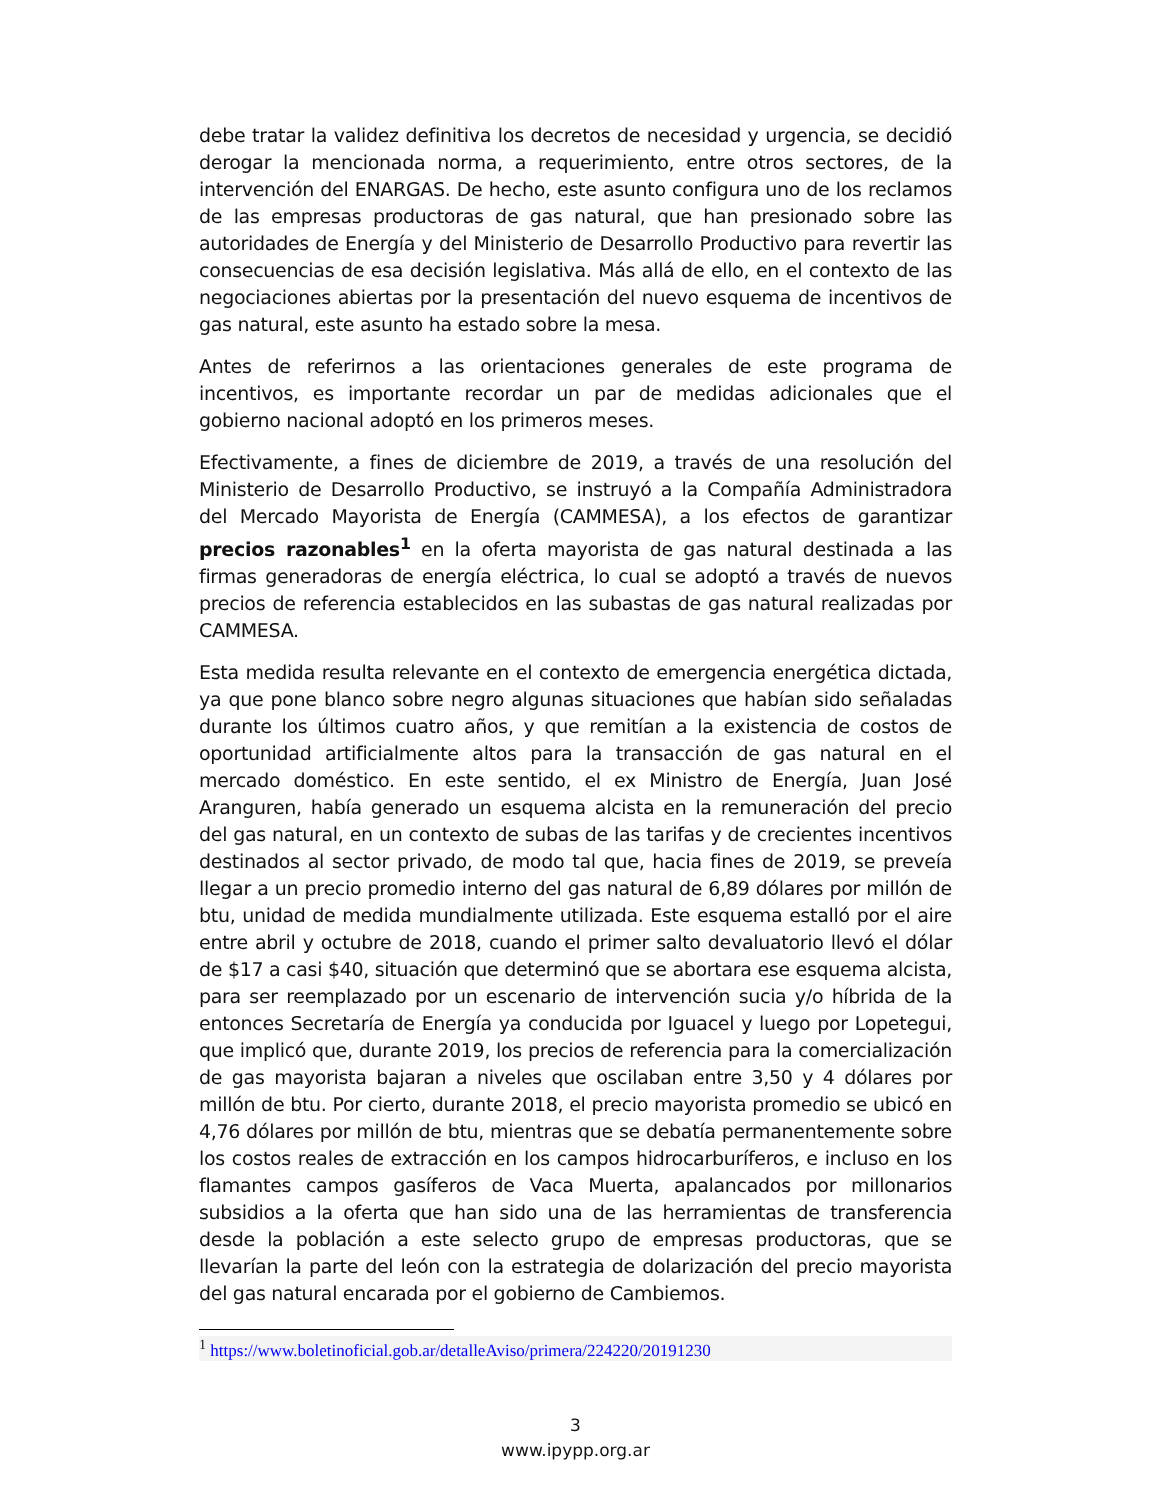debe tratar la validez definitiva los decretos de necesidad y urgencia, se decidió derogar la mencionada norma, a requerimiento, entre otros sectores, de la intervención del ENARGAS. De hecho, este asunto configura uno de los reclamos de las empresas productoras de gas natural, que han presionado sobre las autoridades de Energía y del Ministerio de Desarrollo Productivo para revertir las consecuencias de esa decisión legislativa. Más allá de ello, en el contexto de las negociaciones abiertas por la presentación del nuevo esquema de incentivos de gas natural, este asunto ha estado sobre la mesa.
Antes de referirnos a las orientaciones generales de este programa de incentivos, es importante recordar un par de medidas adicionales que el gobierno nacional adoptó en los primeros meses.
Efectivamente, a fines de diciembre de 2019, a través de una resolución del Ministerio de Desarrollo Productivo, se instruyó a la Compañía Administradora del Mercado Mayorista de Energía (CAMMESA), a los efectos de garantizar precios razonables<sup>1</sup> en la oferta mayorista de gas natural destinada a las firmas generadoras de energía eléctrica, lo cual se adoptó a través de nuevos precios de referencia establecidos en las subastas de gas natural realizadas por CAMMESA.
Esta medida resulta relevante en el contexto de emergencia energética dictada, ya que pone blanco sobre negro algunas situaciones que habían sido señaladas durante los últimos cuatro años, y que remitían a la existencia de costos de oportunidad artificialmente altos para la transacción de gas natural en el mercado doméstico. En este sentido, el ex Ministro de Energía, Juan José Aranguren, había generado un esquema alcista en la remuneración del precio del gas natural, en un contexto de subas de las tarifas y de crecientes incentivos destinados al sector privado, de modo tal que, hacia fines de 2019, se preveía llegar a un precio promedio interno del gas natural de 6,89 dólares por millón de btu, unidad de medida mundialmente utilizada. Este esquema estalló por el aire entre abril y octubre de 2018, cuando el primer salto devaluatorio llevó el dólar de $17 a casi $40, situación que determinó que se abortara ese esquema alcista, para ser reemplazado por un escenario de intervención sucia y/o híbrida de la entonces Secretaría de Energía ya conducida por Iguacel y luego por Lopetegui, que implicó que, durante 2019, los precios de referencia para la comercialización de gas mayorista bajaran a niveles que oscilaban entre 3,50 y 4 dólares por millón de btu. Por cierto, durante 2018, el precio mayorista promedio se ubicó en 4,76 dólares por millón de btu, mientras que se debatía permanentemente sobre los costos reales de extracción en los campos hidrocarburíferos, e incluso en los flamantes campos gasíferos de Vaca Muerta, apalancados por millonarios subsidios a la oferta que han sido una de las herramientas de transferencia desde la población a este selecto grupo de empresas productoras, que se llevarían la parte del león con la estrategia de dolarización del precio mayorista del gas natural encarada por el gobierno de Cambiemos.
<sup>1</sup> https://www.boletinoficial.gob.ar/detalleAviso/primera/224220/20191230
3
www.ipypp.org.ar